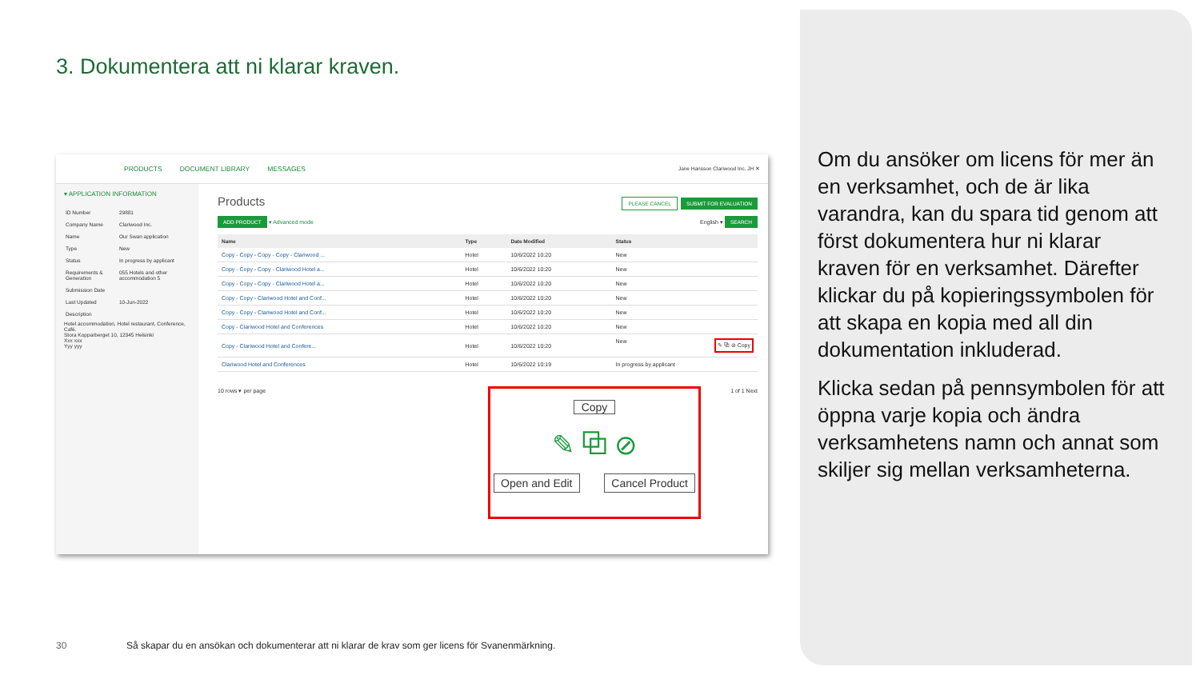3. Dokumentera att ni klarar kraven.
PRODUCTS DOCUMENT LIBRARY MESSAGES Jane Hansson Clariwood Inc. JH ✕
▾ APPLICATION INFORMATION
| ID Number | 29881 |
| Company Name | Clariwood Inc. |
| Name | Our Swan application |
| Type | New |
| Status | In progress by applicant |
| Requirements & Generation | 055 Hotels and other accommodation 5 |
| Submission Date | |
| Last Updated | 10-Jun-2022 |
| Description | |
Hotel accommodation, Hotel restaurant, Conference, Café.
Stora Kopparberget 10, 12345 Helsinki
Xxx xxx
Yyy yyy
Products PLEASE CANCEL SUBMIT FOR EVALUATION
ADD PRODUCT ▾ Advanced mode English ▾ SEARCH
| Name | Type | Date Modified | Status |
| --- | --- | --- | --- |
| Copy - Copy - Copy - Copy - Clariwood ... | Hotel | 10/6/2022 10:20 | New |
| Copy - Copy - Copy - Clariwood Hotel a... | Hotel | 10/6/2022 10:20 | New |
| Copy - Copy - Copy - Clariwood Hotel a... | Hotel | 10/6/2022 10:20 | New |
| Copy - Copy - Clariwood Hotel and Conf... | Hotel | 10/6/2022 10:20 | New |
| Copy - Copy - Clariwood Hotel and Conf... | Hotel | 10/6/2022 10:20 | New |
| Copy - Clariwood Hotel and Conferences | Hotel | 10/6/2022 10:20 | New |
| Copy - Clariwood Hotel and Confere... | Hotel | 10/6/2022 10:20 | New ✎ ⧉ ⊘ Copy |
| Clariwood Hotel and Conferences | Hotel | 10/6/2022 10:19 | In progress by applicant |
10 rows ▾ per page 1 of 1 Next
Copy
✎ ⧉ ⊘
Open and Edit Cancel Product
Om du ansöker om licens för mer än en verksamhet, och de är lika varandra, kan du spara tid genom att först dokumentera hur ni klarar kraven för en verksamhet. Därefter klickar du på kopieringssymbolen för att skapa en kopia med all din dokumentation inkluderad.
Klicka sedan på pennsymbolen för att öppna varje kopia och ändra verksamhetens namn och annat som skiljer sig mellan verksamheterna.
30
Så skapar du en ansökan och dokumenterar att ni klarar de krav som ger licens för Svanenmärkning.